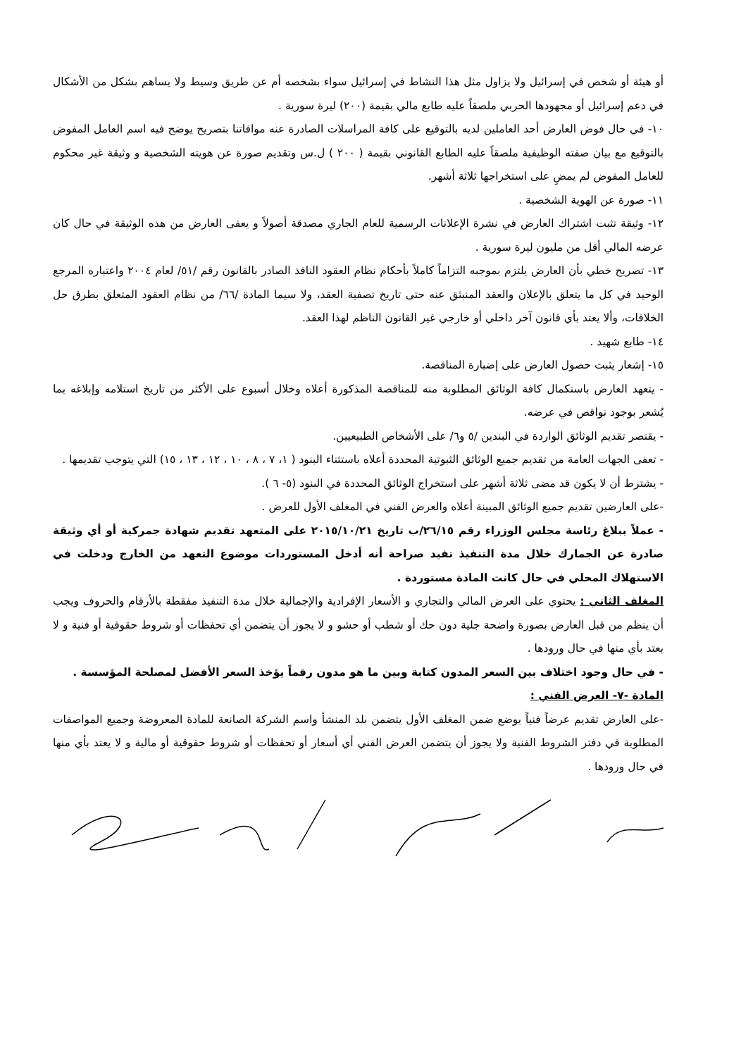أو هيئة أو شخص في إسرائيل ولا يزاول مثل هذا النشاط في إسرائيل سواء بشخصه أم عن طريق وسيط ولا يساهم بشكل من الأشكال في دعم إسرائيل أو مجهودها الحربي ملصقاً عليه طابع مالي بقيمة (٢٠٠) ليرة سورية .
١٠- في حال فوض العارض أحد العاملين لديه بالتوقيع على كافة المراسلات الصادرة عنه موافاتنا بتصريح يوضح فيه اسم العامل المفوض بالتوقيع مع بيان صفته الوظيفية ملصقاً عليه الطابع القانوني بقيمة ( ٢٠٠ ) ل.س وتقديم صورة عن هويته الشخصية و وثيقة غير محكوم للعامل المفوض لم يمضِ على استخراجها ثلاثة أشهر.
١١- صورة عن الهوية الشخصية .
١٢- وثيقة تثبت اشتراك العارض في نشرة الإعلانات الرسمية للعام الجاري مصدقة أصولاً و يعفى العارض من هذه الوثيقة في حال كان عرضه المالي أقل من مليون ليرة سورية .
١٣- تصريح خطي بأن العارض يلتزم بموجبه التزاماً كاملاً بأحكام نظام العقود النافذ الصادر بالقانون رقم /٥١/ لعام ٢٠٠٤ واعتباره المرجع الوحيد في كل ما يتعلق بالإعلان والعقد المنبثق عنه حتى تاريخ تصفية العقد، ولا سيما المادة /٦٦/ من نظام العقود المتعلق بطرق حل الخلافات، وألا يعتد بأي قانون آخر داخلي أو خارجي غير القانون الناظم لهذا العقد.
١٤- طابع شهيد .
١٥- إشعار يثبت حصول العارض على إضبارة المناقصة.
- يتعهد العارض باستكمال كافة الوثائق المطلوبة منه للمناقصة المذكورة أعلاه وخلال أسبوع على الأكثر من تاريخ استلامه وإبلاغه بما يُشعر بوجود نواقص في عرضه.
- يقتصر تقديم الوثائق الواردة في البندين /٥ و٦/ على الأشخاص الطبيعيين.
- تعفى الجهات العامة من تقديم جميع الوثائق الثبوتية المحددة أعلاه باستثناء البنود ( ١، ٧ ، ٨ ، ١٠ ، ١٢ ، ١٣ ، ١٥) التي يتوجب تقديمها .
- يشترط أن لا يكون قد مضى ثلاثة أشهر على استخراج الوثائق المحددة في البنود (٥- ٦ ).
-على العارضين تقديم جميع الوثائق المبينة أعلاه والعرض الفني في المغلف الأول للعرض .
- عملاً ببلاغ رئاسة مجلس الوزراء رقم ٢٦/١٥/ب تاريخ ٢٠١٥/١٠/٢١ على المتعهد تقديم شهادة جمركية أو أي وثيقة صادرة عن الجمارك خلال مدة التنفيذ تفيد صراحة أنه أدخل المستوردات موضوع التعهد من الخارج ودخلت في الاستهلاك المحلي في حال كانت المادة مستوردة .
المغلف الثاني : يحتوي على العرض المالي والتجاري و الأسعار الإفرادية والإجمالية خلال مدة التنفيذ مفقطة بالأرقام والحروف ويجب أن ينظم من قبل العارض بصورة واضحة جلية دون حك أو شطب أو حشو و لا يجوز أن يتضمن أي تحفظات أو شروط حقوقية أو فنية و لا يعتد بأي منها في حال ورودها .
- في حال وجود اختلاف بين السعر المدون كتابة وبين ما هو مدون رقماً يؤخذ السعر الأفضل لمصلحة المؤسسة .
المادة -٧- العرض الفني :
-على العارض تقديم عرضاً فنياً يوضع ضمن المغلف الأول يتضمن بلد المنشأ واسم الشركة الصانعة للمادة المعروضة وجميع المواصفات المطلوبة في دفتر الشروط الفنية ولا يجوز أن يتضمن العرض الفني أي أسعار أو تحفظات أو شروط حقوقية أو مالية و لا يعتد بأي منها في حال ورودها .